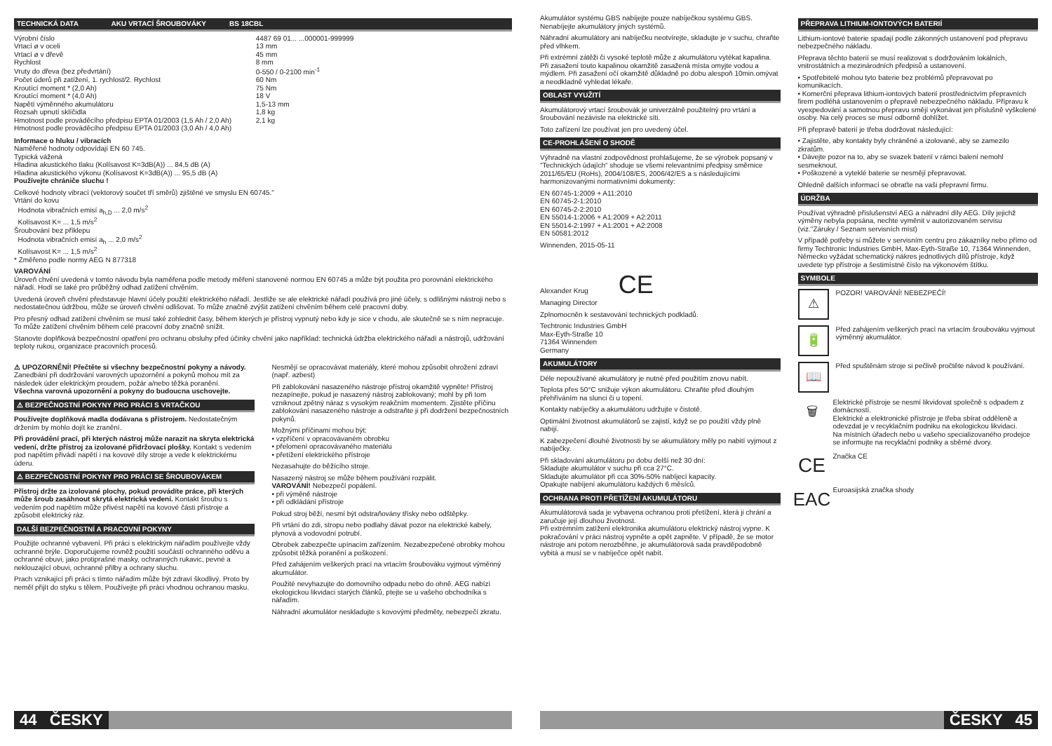TECHNICKÁ DATA AKU VRTACÍ ŠROUBOVÁKY BS 18CBL
| Výrobní číslo | 4487 69 01... ...000001-999999 |
| Vrtací ø v oceli | 13 mm |
| Vrtací ø v dřevě | 45 mm |
| Rychlost | 8 mm |
| Vruty do dřeva (bez předvrtání) | 0-550 / 0-2100 min<sup>-1</sup> |
| Počet úderů při zatížení, 1. rychlost/2. Rychlost | 60 Nm |
| Kroutící moment * (2,0 Ah) | 75 Nm |
| Kroutící moment * (4,0 Ah) | 18 V |
| Napětí výměnného akumulátoru | 1,5-13 mm |
| Rozsah upnutí sklíčidla | 1,8 kg |
| Hmotnost podle prováděcího předpisu EPTA 01/2003 (1,5 Ah / 2,0 Ah) | 2,1 kg |
| Hmotnost podle prováděcího předpisu EPTA 01/2003 (3,0 Ah / 4,0 Ah) | |
Informace o hluku / vibracích
Naměřené hodnoty odpovídají EN 60 745.
Typická vážená
Hladina akustického tlaku (Kolísavost K=3dB(A)) ... 84,5 dB (A)
Hladina akustického výkonu (Kolísavost K=3dB(A)) ... 95,5 dB (A)
Používejte chrániče sluchu !
Celkové hodnoty vibrací (vektorový součet tří směrů) zjištěné ve smyslu EN 60745."
Vrtání do kovu
Hodnota vibračních emisí a<sub>h,D</sub> ... 2,0 m/s<sup>2</sup>
Kolísavost K= ... 1,5 m/s<sup>2</sup>
Šroubování bez příklepu
Hodnota vibračních emisí a<sub>h</sub> ... 2,0 m/s<sup>2</sup>
Kolísavost K= ... 1,5 m/s<sup>2</sup>
* Změřeno podle normy AEG N 877318
VAROVÁNÍ
Úroveň chvění uvedená v tomto návodu byla naměřena podle metody měření stanovené normou EN 60745 a může být použita pro porovnání elektrického nářadí. Hodí se také pro průběžný odhad zatížení chvěním.
Uvedená úroveň chvění představuje hlavní účely použití elektrického nářadí. Jestliže se ale elektrické nářadí používá pro jiné účely, s odlišnými nástroji nebo s nedostatečnou údržbou, může se úroveň chvění odlišovat. To může značně zvýšit zatížení chvěním během celé pracovní doby.
Pro přesný odhad zatížení chvěním se musí také zohlednit časy, během kterých je přístroj vypnutý nebo kdy je sice v chodu, ale skutečně se s ním nepracuje. To může zatížení chvěním během celé pracovní doby značně snížit.
Stanovte doplňková bezpečnostní opatření pro ochranu obsluhy před účinky chvění jako například: technická údržba elektrického nářadí a nástrojů, udržování teploty rukou, organizace pracovních procesů.
⚠ UPOZORNĚNÍ! Přečtěte si všechny bezpečnostní pokyny a návody. Zanedbání při dodržování varovných upozornění a pokynů mohou mít za následek úder elektrickým proudem, požár a/nebo těžká poranění.
Všechna varovná upozornění a pokyny do budoucna uschovejte.
⚠ BEZPEČNOSTNÍ POKYNY PRO PRÁCI S VRTAČKOU
Používejte doplňková madla dodávana s přístrojem. Nedostatečným držením by mohlo dojít ke zranění.
Při provádění prací, při kterých nástroj může narazit na skryta elektrická vedení, držte přístroj za izolované přidržovací plošky. Kontakt s vedením pod napětím přivádí napětí i na kovové díly stroje a vede k elektrickému úderu.
⚠ BEZPEČNOSTNÍ POKYNY PRO PRÁCI SE ŠROUBOVÁKEM
Přístroj držte za izolované plochy, pokud provádíte práce, při kterých může šroub zasáhnout skrytá elektrická vedení. Kontakt šroubu s vedením pod napětím může přivést napětí na kovové části přístroje a způsobit elektrický ráz.
DALŠÍ BEZPEČNOSTNÍ A PRACOVNÍ POKYNY
Použijte ochranné vybavení. Při práci s elektrickým nářadím používejte vždy ochranné brýle. Doporučujeme rovněž použití součástí ochranného oděvu a ochranné obuvi, jako protiprašné masky, ochranných rukavic, pevné a neklouzající obuvi, ochranné přilby a ochrany sluchu.
Prach vznikající při práci s tímto nářadím může být zdraví škodlivý. Proto by neměl přijít do styku s tělem. Používejte při práci vhodnou ochranou masku.
Nesmějí se opracovávat materiály, které mohou způsobit ohrožení zdraví (např. azbest)
Při zablokování nasazeného nástroje přístroj okamžitě vypněte! Přístroj nezapínejte, pokud je nasazený nástroj zablokovaný; mohl by při tom vzniknout zpětný náraz s vysokým reakčním momentem. Zjistěte příčinu zablokování nasazeného nástroje a odstraňte ji při dodržení bezpečnostních pokynů.
Možnými příčinami mohou být:
• vzpříčení v opracovávaném obrobku
• přelomení opracovávaného materiálu
• přetížení elektrického přístroje
Nezasahujte do běžícího stroje.
Nasazený nástroj se může během používání rozpálit.
VAROVÁNÍ! Nebezpečí popálení.
• při výměně nástroje
• při odkládání přístroje
Pokud stroj běží, nesmí být odstraňovány třísky nebo odštěpky.
Při vrtání do zdi, stropu nebo podlahy dávat pozor na elektrické kabely, plynová a vodovodní potrubí.
Obrobek zabezpečte upínacím zařízením. Nezabezpečené obrobky mohou způsobit těžká poranění a poškození.
Před zahájením veškerých prací na vrtacím šroubováku vyjmout výměnný akumulátor.
Použité nevyhazujte do domovního odpadu nebo do ohně. AEG nabízí ekologickou likvidaci starých článků, ptejte se u vašeho obchodníka s nářadím.
Náhradní akumulátor neskladujte s kovovými předměty, nebezpečí zkratu.
44 ČESKY
Akumulátor systému GBS nabíjejte pouze nabíječkou systému GBS. Nenabíjejte akumulátory jiných systémů.
Náhradní akumulátory ani nabíječku neotvírejte, skladujte je v suchu, chraňte před vlhkem.
Při extrémní zátěži či vysoké teplotě může z akumulátoru vytékat kapalina. Při zasažení touto kapalinou okamžitě zasažená místa omyjte vodou a mýdlem. Při zasažení očí okamžitě důkladně po dobu alespoň 10min.omývat a neodkladně vyhledat lékaře.
OBLAST VYUŽITÍ
Akumulátorový vrtací šroubovák je univerzálně použitelný pro vrtání a šroubování nezávisle na elektrické síti.
Toto zařízení lze používat jen pro uvedený účel.
CE-PROHLÁŠENÍ O SHODĚ
Výhradně na vlastní zodpovědnost prohlašujeme, že se výrobek popsaný v "Technických údajích“ shoduje se všemi relevantními předpisy směrnice 2011/65/EU (RoHs), 2004/108/ES, 2006/42/ES a s následujícími harmonizovanými normativními dokumenty:
EN 60745-1:2009 + A11:2010
EN 60745-2-1:2010
EN 60745-2-2:2010
EN 55014-1:2006 + A1:2009 + A2:2011
EN 55014-2:1997 + A1:2001 + A2:2008
EN 50581:2012
Winnenden, 2015-05-11
Alexander Krug CE
Managing Director
Zplnomocněn k sestavování technických podkladů.
Techtronic Industries GmbH
Max-Eyth-Straße 10
71364 Winnenden
Germany
AKUMULÁTORY
Déle nepoužívané akumulátory je nutné před použitím znovu nabít.
Teplota přes 50°C snižuje výkon akumulátoru. Chraňte před dlouhým přehříváním na slunci či u topení.
Kontakty nabíječky a akumulátoru udržujte v čistotě.
Optimální životnost akumulátorů se zajistí, když se po použití vždy plně nabijí.
K zabezpečení dlouhé životnosti by se akumulátory měly po nabití vyjmout z nabíječky.
Při skladování akumulátoru po dobu delší než 30 dní:
Skladujte akumulátor v suchu při cca 27°C.
Skladujte akumulátor při cca 30%-50% nabíjecí kapacity.
Opakujte nabíjení akumulátoru každých 6 měsíců.
OCHRANA PROTI PŘETÍŽENÍ AKUMULÁTORU
Akumulátorová sada je vybavena ochranou proti přetížení, která ji chrání a zaručuje její dlouhou životnost.
Při extrémním zatížení elektronika akumulátoru elektrický nástroj vypne. K pokračování v práci nástroj vypněte a opět zapněte. V případě, že se motor nástroje ani potom nerozběhne, je akumulátorová sada pravděpodobně vybitá a musí se v nabíječce opět nabít.
PŘEPRAVA LITHIUM-IONTOVÝCH BATERIÍ
Lithium-iontové baterie spadají podle zákonných ustanovení pod přepravu nebezpečného nákladu.
Přeprava těchto baterií se musí realizovat s dodržováním lokálních, vnitrostátních a mezinárodních předpisů a ustanovení.
• Spotřebitelé mohou tyto baterie bez problémů přepravovat po komunikacích.
• Komerční přeprava lithium-iontových baterií prostřednictvím přepravních firem podléhá ustanovením o přepravě nebezpečného nákladu. Přípravu k vyexpedování a samotnou přepravu smějí vykonávat jen příslušně vyškolené osoby. Na celý proces se musí odborně dohlížet.
Při přepravě baterií je třeba dodržovat následující:
• Zajistěte, aby kontakty byly chráněné a izolované, aby se zamezilo zkratům.
• Dávejte pozor na to, aby se svazek baterií v rámci balení nemohl sesmeknout.
• Poškozené a vyteklé baterie se nesmějí přepravovat.
Ohledně dalších informací se obraťte na vaši přepravní firmu.
ÚDRŽBA
Používat výhradně příslušenství AEG a náhradní díly AEG. Díly jejichž výměny nebyla popsána, nechte vyměnit v autorizovaném servisu (viz."Záruky / Seznam servisních míst)
V případě potřeby si můžete v servisním centru pro zákazníky nebo přímo od firmy Techtronic Industries GmbH, Max-Eyth-Straße 10, 71364 Winnenden, Německo vyžádat schematický nákres jednotlivých dílů přístroje, když uvedete typ přístroje a šestimístné číslo na výkonovém štítku.
SYMBOLE
⚠
POZOR! VAROVÁNÍ! NEBEZPEČÍ!
🔋
Před zahájením veškerých prací na vrtacím šroubováku vyjmout výměnný akumulátor.
📖
Před spuštěnám stroje si pečlivě pročtěte návod k používání.
🗑
Elektrické přístroje se nesmí likvidovat společně s odpadem z domácností.
Elektrické a elektronické přístroje je třeba sbírat odděleně a odevzdat je v recyklačním podniku na ekologickou likvidaci.
Na místních úřadech nebo u vašeho specializovaného prodejce se informujte na recyklační podniky a sběrné dvory.
CE
Značka CE
EAC
Euroasijská značka shody
ČESKY 45